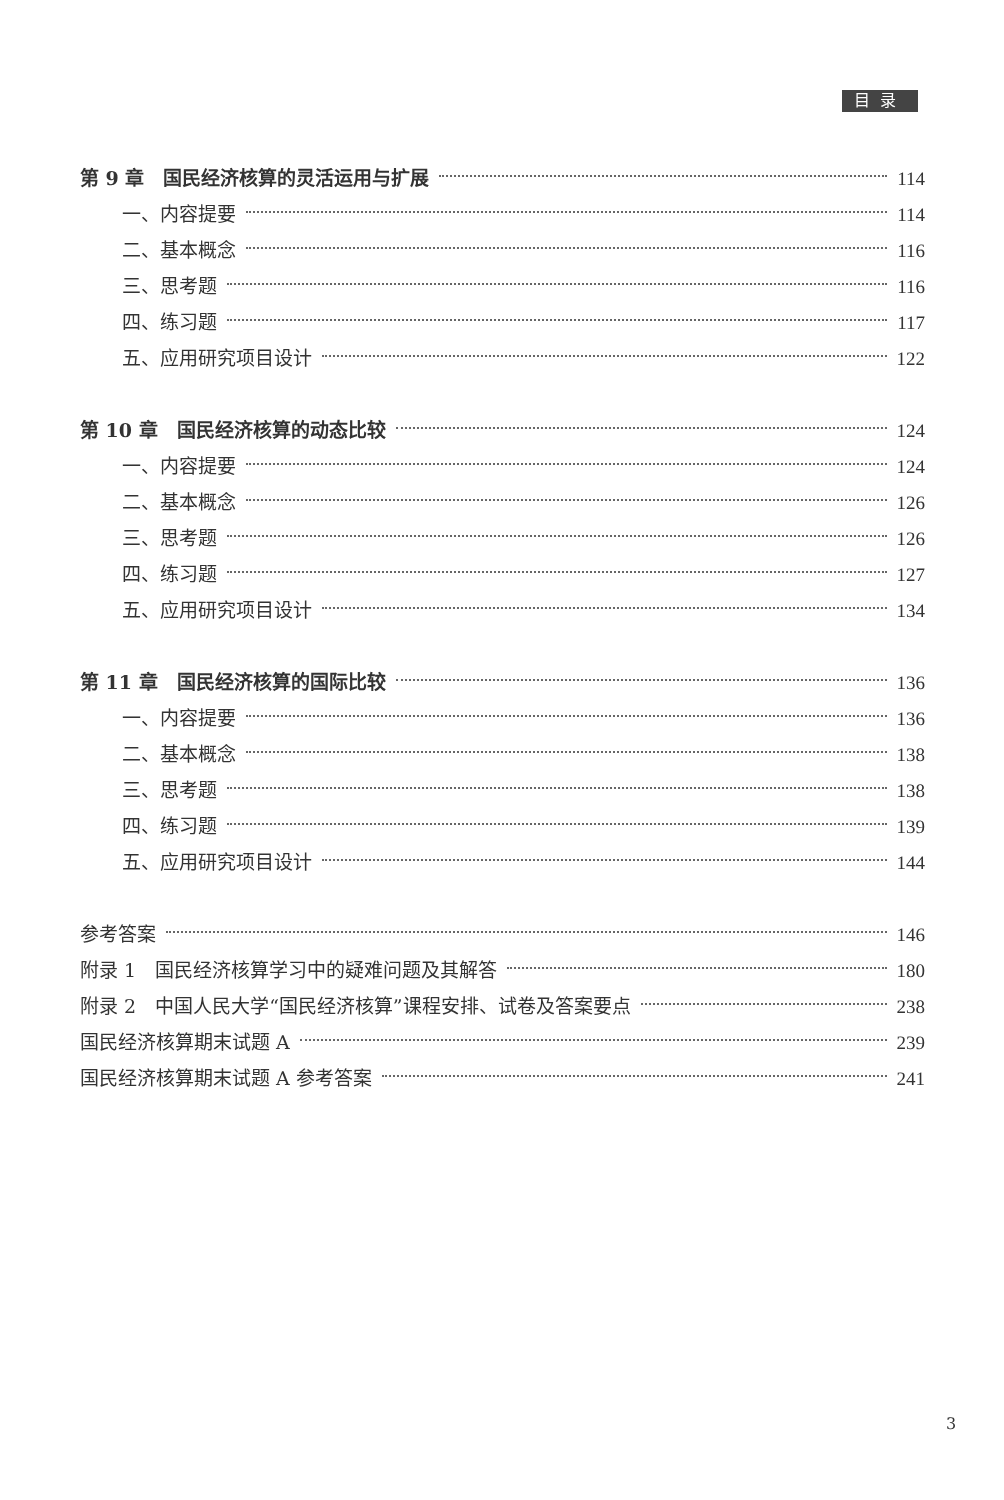目录
第 9 章　国民经济核算的灵活运用与扩展 114
一、内容提要 114
二、基本概念 116
三、思考题 116
四、练习题 117
五、应用研究项目设计 122
第 10 章　国民经济核算的动态比较 124
一、内容提要 124
二、基本概念 126
三、思考题 126
四、练习题 127
五、应用研究项目设计 134
第 11 章　国民经济核算的国际比较 136
一、内容提要 136
二、基本概念 138
三、思考题 138
四、练习题 139
五、应用研究项目设计 144
参考答案 146
附录 1　国民经济核算学习中的疑难问题及其解答 180
附录 2　中国人民大学“国民经济核算”课程安排、试卷及答案要点 238
国民经济核算期末试题 A 239
国民经济核算期末试题 A 参考答案 241
3